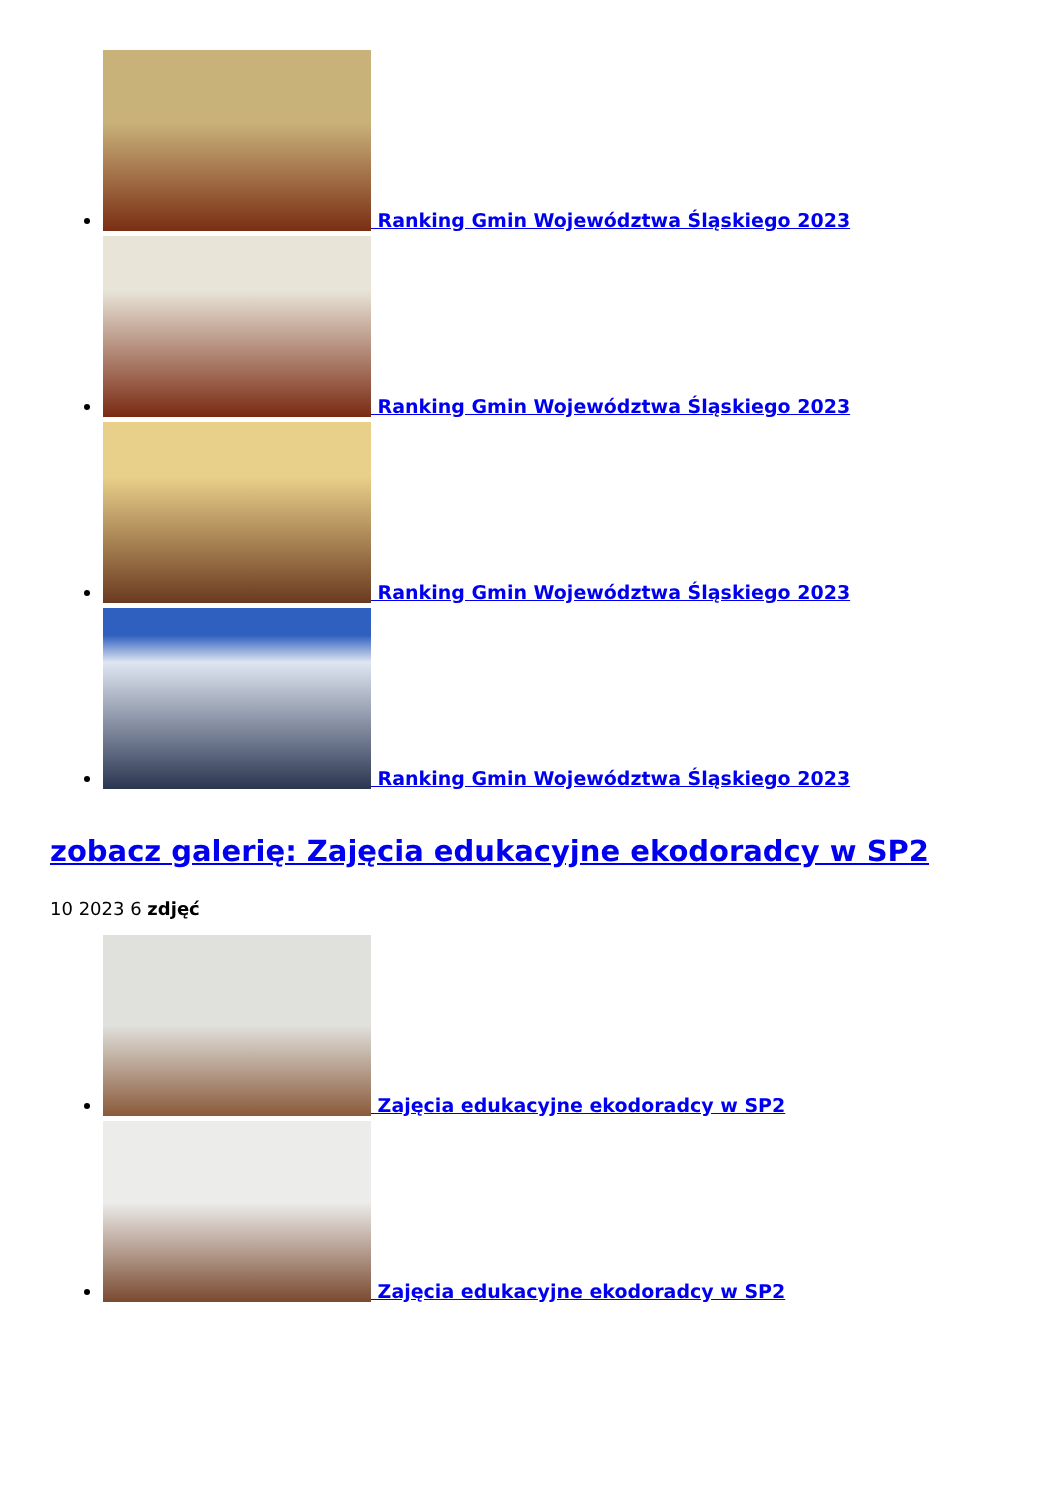Ranking Gmin Województwa Śląskiego 2023
Ranking Gmin Województwa Śląskiego 2023
Ranking Gmin Województwa Śląskiego 2023
Ranking Gmin Województwa Śląskiego 2023
zobacz galerię: Zajęcia edukacyjne ekodoradcy w SP2
10 2023 6 zdjęć
Zajęcia edukacyjne ekodoradcy w SP2
Zajęcia edukacyjne ekodoradcy w SP2